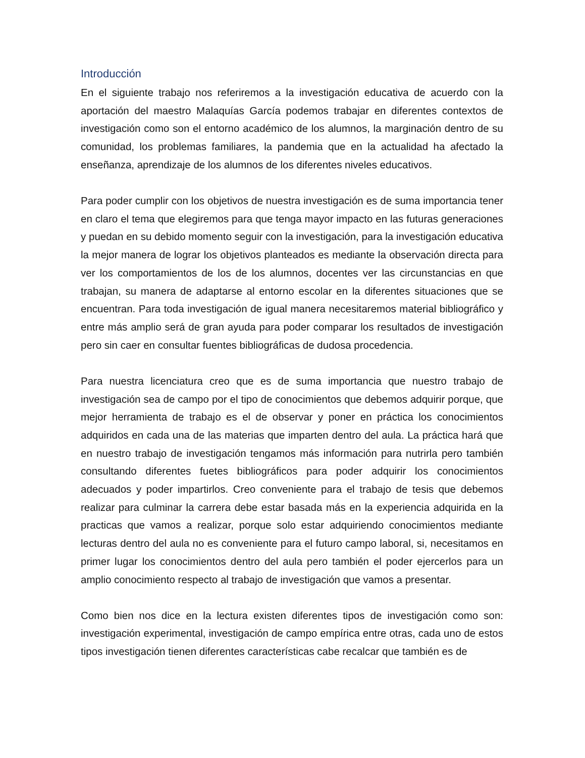Introducción
En el siguiente trabajo nos referiremos a la investigación educativa de acuerdo con la aportación del maestro Malaquías García podemos trabajar en diferentes contextos de investigación como son el entorno académico de los alumnos, la marginación dentro de su comunidad, los problemas familiares, la pandemia que en la actualidad ha afectado la enseñanza, aprendizaje de los alumnos de los diferentes niveles educativos.
Para poder cumplir con los objetivos de nuestra investigación es de suma importancia tener en claro el tema que elegiremos para que tenga mayor impacto en las futuras generaciones y puedan en su debido momento seguir con la investigación, para la investigación educativa la mejor manera de lograr los objetivos planteados es mediante la observación directa para ver los comportamientos de los de los alumnos, docentes ver las circunstancias en que trabajan, su manera de adaptarse al entorno escolar en la diferentes situaciones que se encuentran. Para toda investigación de igual manera necesitaremos material bibliográfico y entre más amplio será de gran ayuda para poder comparar los resultados de investigación pero sin caer en consultar fuentes bibliográficas de dudosa procedencia.
Para nuestra licenciatura creo que es de suma importancia que nuestro trabajo de investigación sea de campo por el tipo de conocimientos que debemos adquirir porque, que mejor herramienta de trabajo es el de observar y poner en práctica los conocimientos adquiridos en cada una de las materias que imparten dentro del aula. La práctica hará que en nuestro trabajo de investigación tengamos más información para nutrirla pero también consultando diferentes fuetes bibliográficos para poder adquirir los conocimientos adecuados y poder impartirlos. Creo conveniente para el trabajo de tesis que debemos realizar para culminar la carrera debe estar basada más en la experiencia adquirida en la practicas que vamos a realizar, porque solo estar adquiriendo conocimientos mediante lecturas dentro del aula no es conveniente para el futuro campo laboral, si, necesitamos en primer lugar los conocimientos dentro del aula pero también el poder ejercerlos para un amplio conocimiento respecto al trabajo de investigación que vamos a presentar.
Como bien nos dice en la lectura existen diferentes tipos de investigación como son: investigación experimental, investigación de campo empírica entre otras, cada uno de estos tipos investigación tienen diferentes características cabe recalcar que también es de